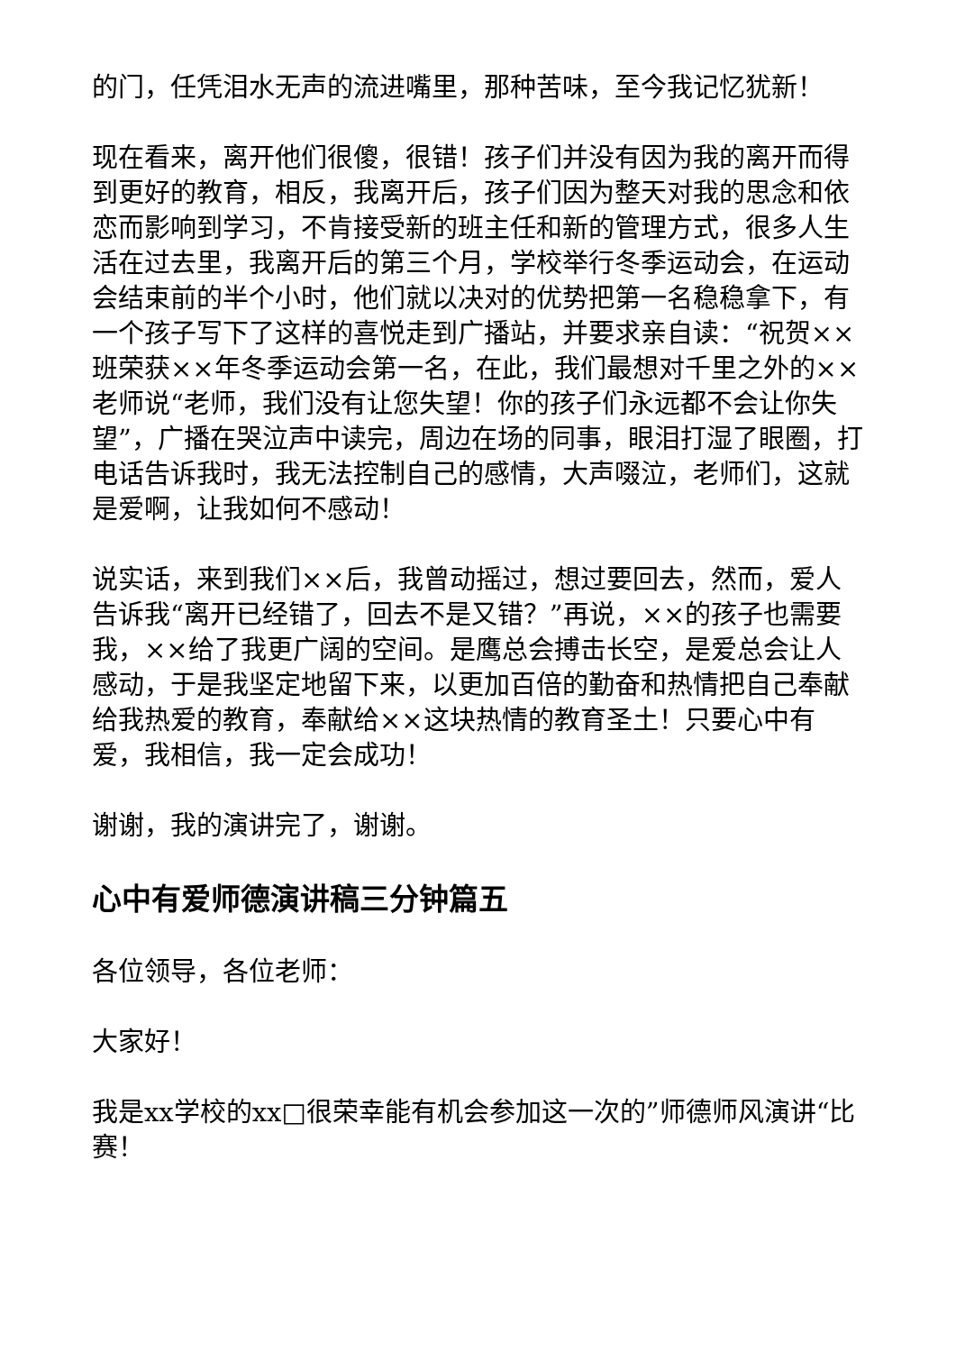的门，任凭泪水无声的流进嘴里，那种苦味，至今我记忆犹新！
现在看来，离开他们很傻，很错！孩子们并没有因为我的离开而得到更好的教育，相反，我离开后，孩子们因为整天对我的思念和依恋而影响到学习，不肯接受新的班主任和新的管理方式，很多人生活在过去里，我离开后的第三个月，学校举行冬季运动会，在运动会结束前的半个小时，他们就以决对的优势把第一名稳稳拿下，有一个孩子写下了这样的喜悦走到广播站，并要求亲自读：“祝贺××班荣获××年冬季运动会第一名，在此，我们最想对千里之外的××老师说“老师，我们没有让您失望！你的孩子们永远都不会让你失望”，广播在哭泣声中读完，周边在场的同事，眼泪打湿了眼圈，打电话告诉我时，我无法控制自己的感情，大声啜泣，老师们，这就是爱啊，让我如何不感动！
说实话，来到我们××后，我曾动摇过，想过要回去，然而，爱人告诉我“离开已经错了，回去不是又错？”再说，××的孩子也需要我，××给了我更广阔的空间。是鹰总会搏击长空，是爱总会让人感动，于是我坚定地留下来，以更加百倍的勤奋和热情把自己奉献给我热爱的教育，奉献给××这块热情的教育圣土！只要心中有爱，我相信，我一定会成功！
谢谢，我的演讲完了，谢谢。
心中有爱师德演讲稿三分钟篇五
各位领导，各位老师：
大家好！
我是xx学校的xx□很荣幸能有机会参加这一次的”师德师风演讲“比赛！